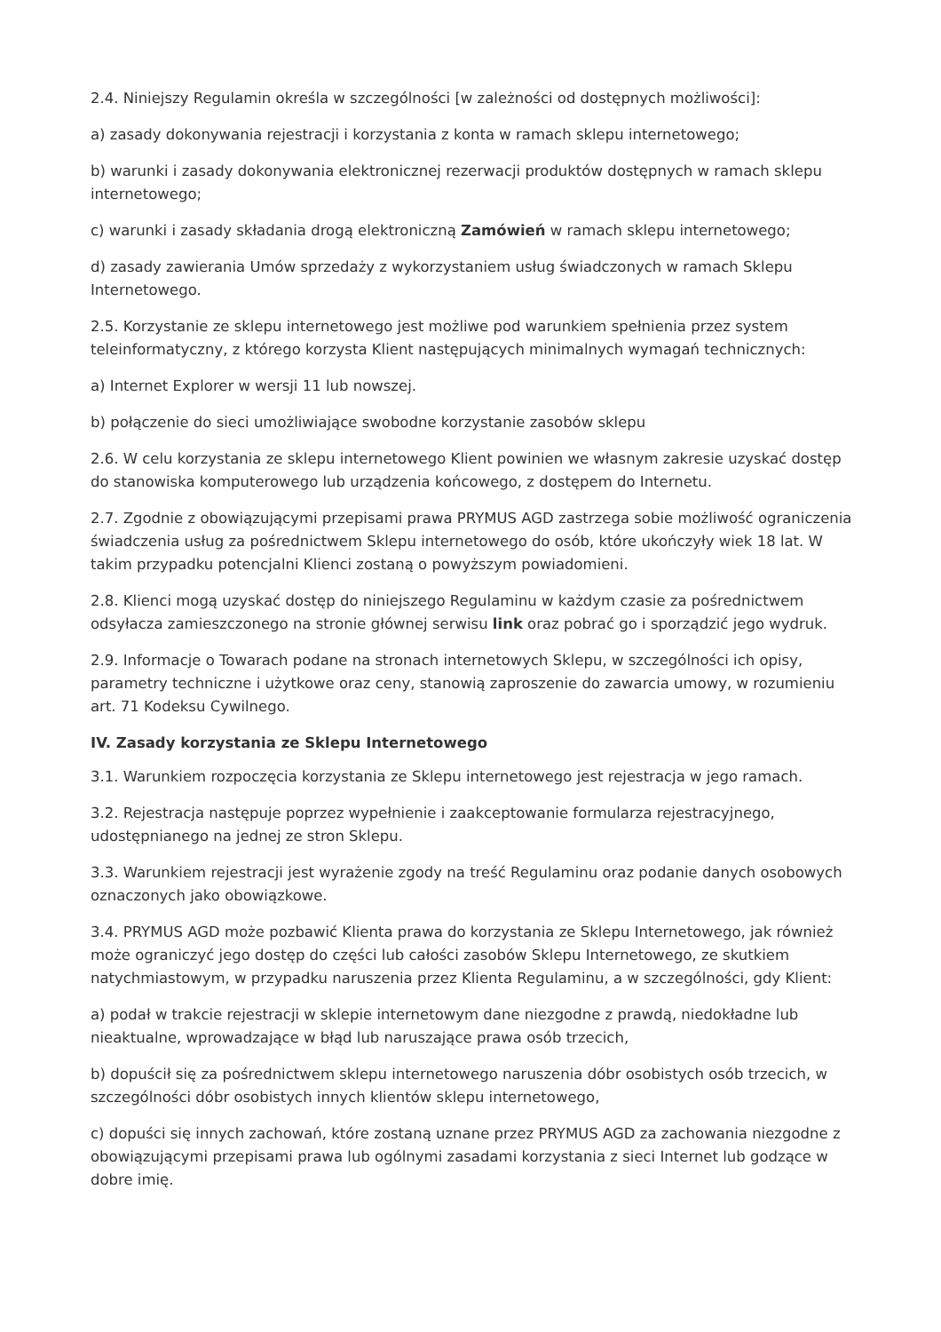2.4. Niniejszy Regulamin określa w szczególności [w zależności od dostępnych możliwości]:
a) zasady dokonywania rejestracji i korzystania z konta w ramach sklepu internetowego;
b) warunki i zasady dokonywania elektronicznej rezerwacji produktów dostępnych w ramach sklepu internetowego;
c) warunki i zasady składania drogą elektroniczną Zamówień w ramach sklepu internetowego;
d) zasady zawierania Umów sprzedaży z wykorzystaniem usług świadczonych w ramach Sklepu Internetowego.
2.5. Korzystanie ze sklepu internetowego jest możliwe pod warunkiem spełnienia przez system teleinformatyczny, z którego korzysta Klient następujących minimalnych wymagań technicznych:
a) Internet Explorer w wersji 11 lub nowszej.
b) połączenie do sieci umożliwiające swobodne korzystanie zasobów sklepu
2.6. W celu korzystania ze sklepu internetowego Klient powinien we własnym zakresie uzyskać dostęp do stanowiska komputerowego lub urządzenia końcowego, z dostępem do Internetu.
2.7. Zgodnie z obowiązującymi przepisami prawa PRYMUS AGD zastrzega sobie możliwość ograniczenia świadczenia usług za pośrednictwem Sklepu internetowego do osób, które ukończyły wiek 18 lat. W takim przypadku potencjalni Klienci zostaną o powyższym powiadomieni.
2.8. Klienci mogą uzyskać dostęp do niniejszego Regulaminu w każdym czasie za pośrednictwem odsyłacza zamieszczonego na stronie głównej serwisu link oraz pobrać go i sporządzić jego wydruk.
2.9. Informacje o Towarach podane na stronach internetowych Sklepu, w szczególności ich opisy, parametry techniczne i użytkowe oraz ceny, stanowią zaproszenie do zawarcia umowy, w rozumieniu art. 71 Kodeksu Cywilnego.
IV. Zasady korzystania ze Sklepu Internetowego
3.1. Warunkiem rozpoczęcia korzystania ze Sklepu internetowego jest rejestracja w jego ramach.
3.2. Rejestracja następuje poprzez wypełnienie i zaakceptowanie formularza rejestracyjnego, udostępnianego na jednej ze stron Sklepu.
3.3. Warunkiem rejestracji jest wyrażenie zgody na treść Regulaminu oraz podanie danych osobowych oznaczonych jako obowiązkowe.
3.4. PRYMUS AGD może pozbawić Klienta prawa do korzystania ze Sklepu Internetowego, jak również może ograniczyć jego dostęp do części lub całości zasobów Sklepu Internetowego, ze skutkiem natychmiastowym, w przypadku naruszenia przez Klienta Regulaminu, a w szczególności, gdy Klient:
a) podał w trakcie rejestracji w sklepie internetowym dane niezgodne z prawdą, niedokładne lub nieaktualne, wprowadzające w błąd lub naruszające prawa osób trzecich,
b) dopuścił się za pośrednictwem sklepu internetowego naruszenia dóbr osobistych osób trzecich, w szczególności dóbr osobistych innych klientów sklepu internetowego,
c) dopuści się innych zachowań, które zostaną uznane przez PRYMUS AGD za zachowania niezgodne z obowiązującymi przepisami prawa lub ogólnymi zasadami korzystania z sieci Internet lub godzące w dobre imię.